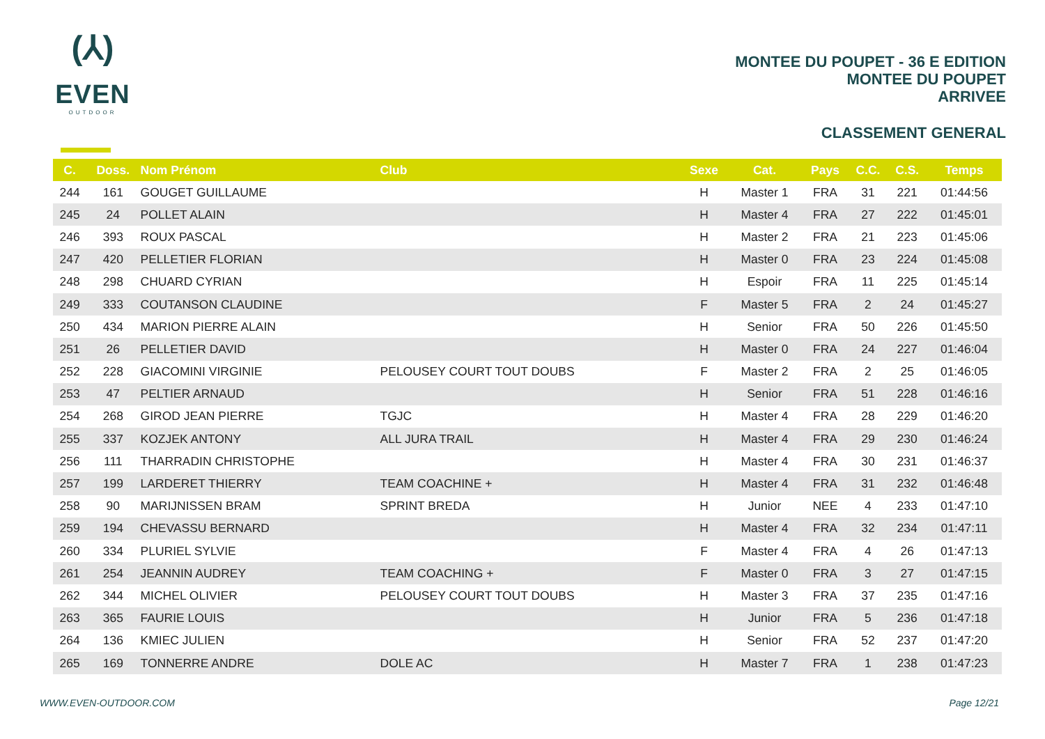(⅄)
EVEN
OUTDOOR
MONTEE DU POUPET - 36 E EDITION
MONTEE DU POUPET
ARRIVEE
CLASSEMENT GENERAL
| C. | Doss. | Nom Prénom | Club | Sexe | Cat. | Pays | C.C. | C.S. | Temps |
| --- | --- | --- | --- | --- | --- | --- | --- | --- | --- |
| 244 | 161 | GOUGET GUILLAUME | | H | Master 1 | FRA | 31 | 221 | 01:44:56 |
| 245 | 24 | POLLET ALAIN | | H | Master 4 | FRA | 27 | 222 | 01:45:01 |
| 246 | 393 | ROUX PASCAL | | H | Master 2 | FRA | 21 | 223 | 01:45:06 |
| 247 | 420 | PELLETIER FLORIAN | | H | Master 0 | FRA | 23 | 224 | 01:45:08 |
| 248 | 298 | CHUARD CYRIAN | | H | Espoir | FRA | 11 | 225 | 01:45:14 |
| 249 | 333 | COUTANSON CLAUDINE | | F | Master 5 | FRA | 2 | 24 | 01:45:27 |
| 250 | 434 | MARION PIERRE ALAIN | | H | Senior | FRA | 50 | 226 | 01:45:50 |
| 251 | 26 | PELLETIER DAVID | | H | Master 0 | FRA | 24 | 227 | 01:46:04 |
| 252 | 228 | GIACOMINI VIRGINIE | PELOUSEY COURT TOUT DOUBS | F | Master 2 | FRA | 2 | 25 | 01:46:05 |
| 253 | 47 | PELTIER ARNAUD | | H | Senior | FRA | 51 | 228 | 01:46:16 |
| 254 | 268 | GIROD JEAN PIERRE | TGJC | H | Master 4 | FRA | 28 | 229 | 01:46:20 |
| 255 | 337 | KOZJEK ANTONY | ALL JURA TRAIL | H | Master 4 | FRA | 29 | 230 | 01:46:24 |
| 256 | 111 | THARRADIN CHRISTOPHE | | H | Master 4 | FRA | 30 | 231 | 01:46:37 |
| 257 | 199 | LARDERET THIERRY | TEAM COACHINE + | H | Master 4 | FRA | 31 | 232 | 01:46:48 |
| 258 | 90 | MARIJNISSEN BRAM | SPRINT BREDA | H | Junior | NEE | 4 | 233 | 01:47:10 |
| 259 | 194 | CHEVASSU BERNARD | | H | Master 4 | FRA | 32 | 234 | 01:47:11 |
| 260 | 334 | PLURIEL SYLVIE | | F | Master 4 | FRA | 4 | 26 | 01:47:13 |
| 261 | 254 | JEANNIN AUDREY | TEAM COACHING + | F | Master 0 | FRA | 3 | 27 | 01:47:15 |
| 262 | 344 | MICHEL OLIVIER | PELOUSEY COURT TOUT DOUBS | H | Master 3 | FRA | 37 | 235 | 01:47:16 |
| 263 | 365 | FAURIE LOUIS | | H | Junior | FRA | 5 | 236 | 01:47:18 |
| 264 | 136 | KMIEC JULIEN | | H | Senior | FRA | 52 | 237 | 01:47:20 |
| 265 | 169 | TONNERRE ANDRE | DOLE AC | H | Master 7 | FRA | 1 | 238 | 01:47:23 |
WWW.EVEN-OUTDOOR.COM Page 12/21